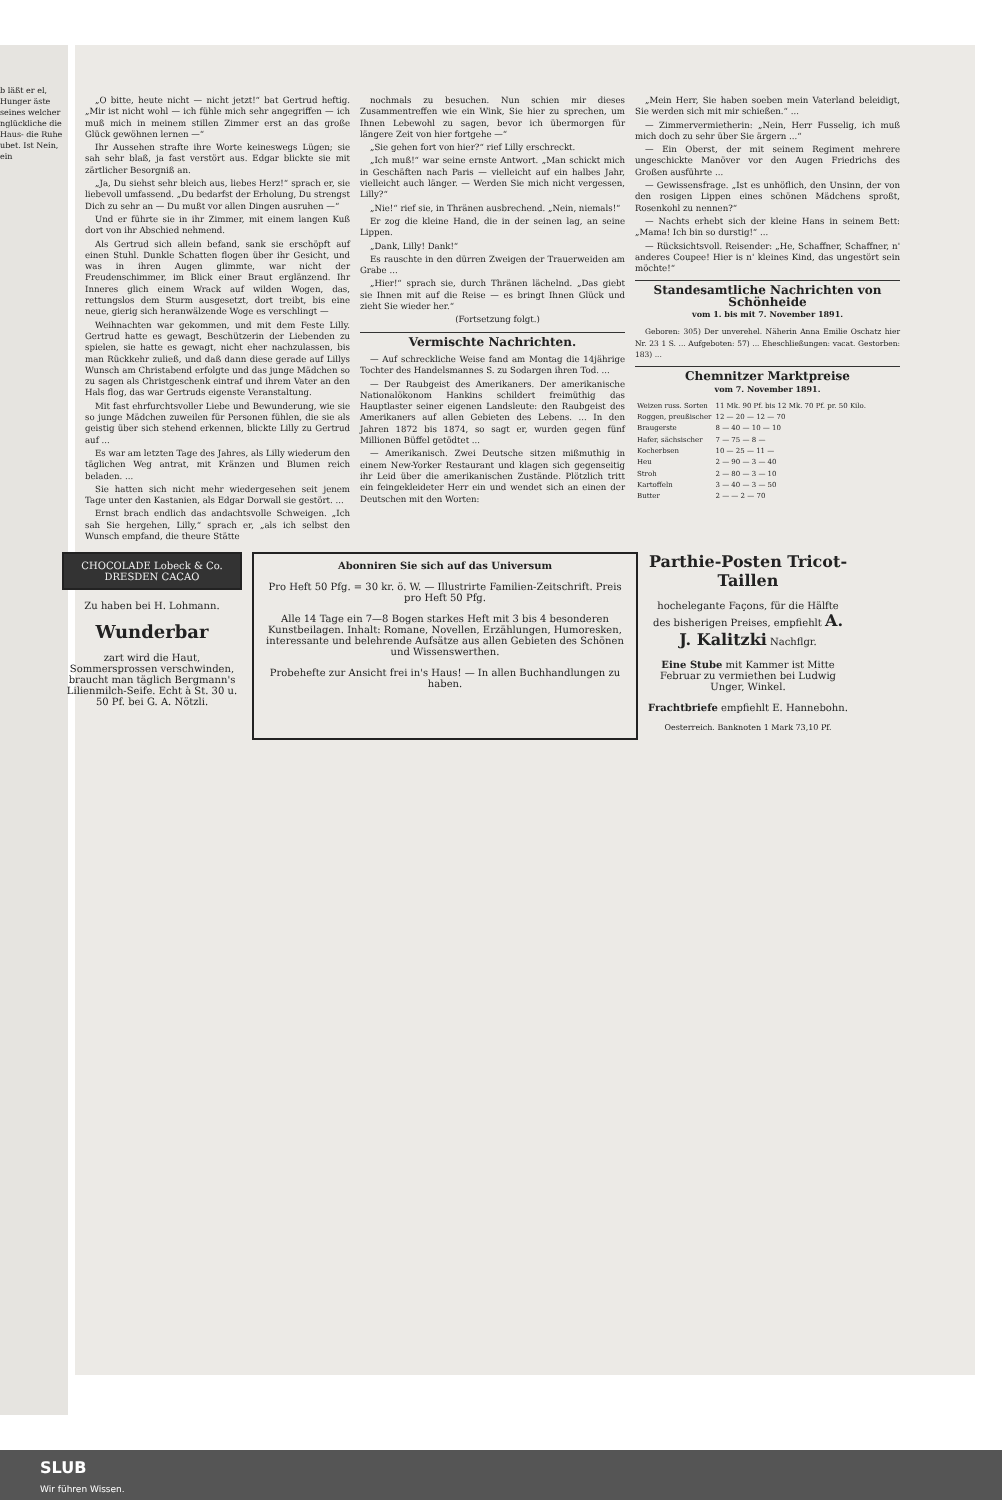b läßt er el, Hunger äste seines welcher nglückliche die Haus- die Ruhe ubet. Ist Nein, ein
„O bitte, heute nicht — nicht jetzt!“ bat Gertrud heftig. „Mir ist nicht wohl — ich fühle mich sehr angegriffen — ich muß mich in meinem stillen Zimmer erst an das große Glück gewöhnen lernen —“
Ihr Aussehen strafte ihre Worte keineswegs Lügen; sie sah sehr blaß, ja fast verstört aus. Edgar blickte sie mit zärtlicher Besorgniß an.
„Ja, Du siehst sehr bleich aus, liebes Herz!“ sprach er, sie liebevoll umfassend. „Du bedarfst der Erholung, Du strengst Dich zu sehr an — Du mußt vor allen Dingen ausruhen —“
Und er führte sie in ihr Zimmer, mit einem langen Kuß dort von ihr Abschied nehmend.
Als Gertrud sich allein befand, sank sie erschöpft auf einen Stuhl. Dunkle Schatten flogen über ihr Gesicht, und was in ihren Augen glimmte, war nicht der Freudenschimmer, im Blick einer Braut erglänzend. Ihr Inneres glich einem Wrack auf wilden Wogen, das, rettungslos dem Sturm ausgesetzt, dort treibt, bis eine neue, gierig sich heranwälzende Woge es verschlingt —
Weihnachten war gekommen, und mit dem Feste Lilly. Gertrud hatte es gewagt, Beschützerin der Liebenden zu spielen, sie hatte es gewagt, nicht eher nachzulassen, bis man Rückkehr zuließ, und daß dann diese gerade auf Lillys Wunsch am Christabend erfolgte und das junge Mädchen so zu sagen als Christgeschenk eintraf und ihrem Vater an den Hals flog, das war Gertruds eigenste Veranstaltung.
Mit fast ehrfurchtsvoller Liebe und Bewunderung, wie sie so junge Mädchen zuweilen für Personen fühlen, die sie als geistig über sich stehend erkennen, blickte Lilly zu Gertrud auf ...
Es war am letzten Tage des Jahres, als Lilly wiederum den täglichen Weg antrat, mit Kränzen und Blumen reich beladen. ...
Sie hatten sich nicht mehr wiedergesehen seit jenem Tage unter den Kastanien, als Edgar Dorwall sie gestört. ...
Ernst brach endlich das andachtsvolle Schweigen. „Ich sah Sie hergehen, Lilly,“ sprach er, „als ich selbst den Wunsch empfand, die theure Stätte
nochmals zu besuchen. Nun schien mir dieses Zusammentreffen wie ein Wink, Sie hier zu sprechen, um Ihnen Lebewohl zu sagen, bevor ich übermorgen für längere Zeit von hier fortgehe —“
„Sie gehen fort von hier?“ rief Lilly erschreckt.
„Ich muß!“ war seine ernste Antwort. „Man schickt mich in Geschäften nach Paris — vielleicht auf ein halbes Jahr, vielleicht auch länger. — Werden Sie mich nicht vergessen, Lilly?“
„Nie!“ rief sie, in Thränen ausbrechend. „Nein, niemals!“
Er zog die kleine Hand, die in der seinen lag, an seine Lippen.
„Dank, Lilly! Dank!“
Es rauschte in den dürren Zweigen der Trauerweiden am Grabe ...
„Hier!“ sprach sie, durch Thränen lächelnd. „Das giebt sie Ihnen mit auf die Reise — es bringt Ihnen Glück und zieht Sie wieder her.“
(Fortsetzung folgt.)
Vermischte Nachrichten.
— Auf schreckliche Weise fand am Montag die 14jährige Tochter des Handelsmannes S. zu Sodargen ihren Tod. ...
— Der Raubgeist des Amerikaners. Der amerikanische Nationalökonom Hankins schildert freimüthig das Hauptlaster seiner eigenen Landsleute: den Raubgeist des Amerikaners auf allen Gebieten des Lebens. ... In den Jahren 1872 bis 1874, so sagt er, wurden gegen fünf Millionen Büffel getödtet ...
— Amerikanisch. Zwei Deutsche sitzen mißmuthig in einem New-Yorker Restaurant und klagen sich gegenseitig ihr Leid über die amerikanischen Zustände. Plötzlich tritt ein feingekleideter Herr ein und wendet sich an einen der Deutschen mit den Worten:
„Mein Herr, Sie haben soeben mein Vaterland beleidigt, Sie werden sich mit mir schießen.“ ...
— Zimmervermietherin: „Nein, Herr Fusselig, ich muß mich doch zu sehr über Sie ärgern ...“
— Ein Oberst, der mit seinem Regiment mehrere ungeschickte Manöver vor den Augen Friedrichs des Großen ausführte ...
— Gewissensfrage. „Ist es unhöflich, den Unsinn, der von den rosigen Lippen eines schönen Mädchens sproßt, Rosenkohl zu nennen?“
— Nachts erhebt sich der kleine Hans in seinem Bett: „Mama! Ich bin so durstig!“ ...
— Rücksichtsvoll. Reisender: „He, Schaffner, Schaffner, n' anderes Coupee! Hier is n' kleines Kind, das ungestört sein möchte!“
Standesamtliche Nachrichten von Schönheide
vom 1. bis mit 7. November 1891.
Geboren: 305) Der unverehel. Näherin Anna Emilie Oschatz hier Nr. 23 1 S. ... Aufgeboten: 57) ... Eheschließungen: vacat. Gestorben: 183) ...
Chemnitzer Marktpreise
vom 7. November 1891.
| Weizen russ. Sorten | 11 Mk. 90 Pf. bis 12 Mk. 70 Pf. pr. 50 Kilo. |
| Roggen, preußischer | 12 — 20 — 12 — 70 |
| Braugerste | 8 — 40 — 10 — 10 |
| Hafer, sächsischer | 7 — 75 — 8 — |
| Kocherbsen | 10 — 25 — 11 — |
| Heu | 2 — 90 — 3 — 40 |
| Stroh | 2 — 80 — 3 — 10 |
| Kartoffeln | 3 — 40 — 3 — 50 |
| Butter | 2 — — 2 — 70 |
CHOCOLADE Lobeck & Co. DRESDEN CACAO
Zu haben bei H. Lohmann.
Wunderbar
zart wird die Haut, Sommersprossen verschwinden, braucht man täglich Bergmann's Lilienmilch-Seife. Echt à St. 30 u. 50 Pf. bei G. A. Nötzli.
Abonniren Sie sich auf das Universum
Pro Heft 50 Pfg. = 30 kr. ö. W. — Illustrirte Familien-Zeitschrift. Preis pro Heft 50 Pfg.
Alle 14 Tage ein 7—8 Bogen starkes Heft mit 3 bis 4 besonderen Kunstbeilagen. Inhalt: Romane, Novellen, Erzählungen, Humoresken, interessante und belehrende Aufsätze aus allen Gebieten des Schönen und Wissenswerthen.
Probehefte zur Ansicht frei in's Haus! — In allen Buchhandlungen zu haben.
Parthie-Posten Tricot-Taillen
hochelegante Façons, für die Hälfte des bisherigen Preises, empfiehlt A. J. Kalitzki Nachflgr.
Eine Stube mit Kammer ist Mitte Februar zu vermiethen bei Ludwig Unger, Winkel.
Frachtbriefe empfiehlt E. Hannebohn.
Oesterreich. Banknoten 1 Mark 73,10 Pf.
SLUB
Wir führen Wissen.